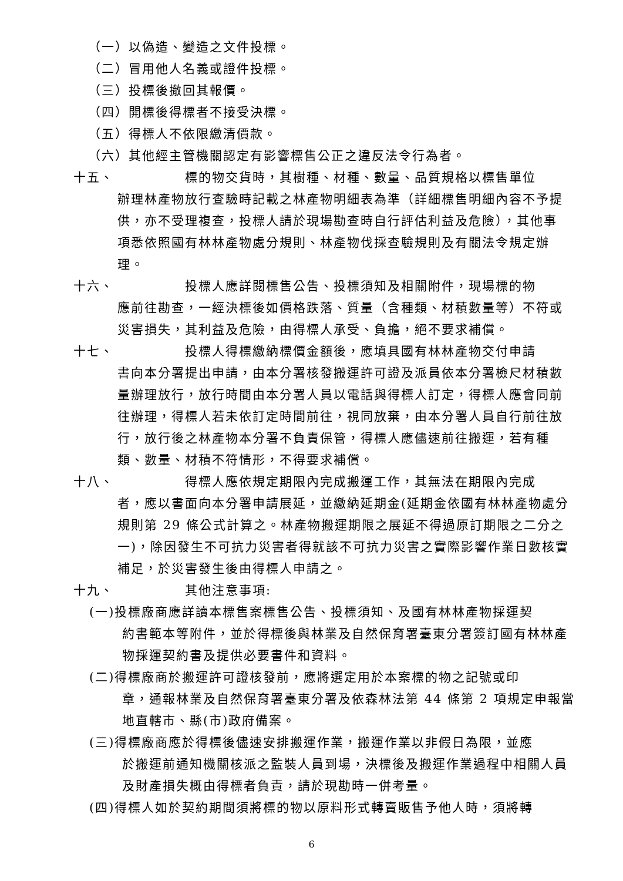（一）以偽造、變造之文件投標。
（二）冒用他人名義或證件投標。
（三）投標後撤回其報價。
（四）開標後得標者不接受決標。
（五）得標人不依限繳清價款。
（六）其他經主管機關認定有影響標售公正之違反法令行為者。
十五、 標的物交貨時，其樹種、材種、數量、品質規格以標售單位
辦理林產物放行查驗時記載之林產物明細表為準（詳細標售明細內容不予提供，亦不受理複查，投標人請於現場勘查時自行評估利益及危險），其他事項悉依照國有林林產物處分規則、林產物伐採查驗規則及有關法令規定辦理。
十六、 投標人應詳閱標售公告、投標須知及相關附件，現場標的物
應前往勘查，一經決標後如價格跌落、質量（含種類、材積數量等）不符或災害損失，其利益及危險，由得標人承受、負擔，絕不要求補償。
十七、 投標人得標繳納標價金額後，應填具國有林林產物交付申請
書向本分署提出申請，由本分署核發搬運許可證及派員依本分署檢尺材積數量辦理放行，放行時間由本分署人員以電話與得標人訂定，得標人應會同前往辦理，得標人若未依訂定時間前往，視同放棄，由本分署人員自行前往放行，放行後之林產物本分署不負責保管，得標人應儘速前往搬運，若有種類、數量、材積不符情形，不得要求補償。
十八、 得標人應依規定期限內完成搬運工作，其無法在期限內完成
者，應以書面向本分署申請展延，並繳納延期金(延期金依國有林林產物處分規則第 29 條公式計算之。林產物搬運期限之展延不得過原訂期限之二分之一)，除因發生不可抗力災害者得就該不可抗力災害之實際影響作業日數核實補足，於災害發生後由得標人申請之。
十九、 其他注意事項:
(一)投標廠商應詳讀本標售案標售公告、投標須知、及國有林林產物採運契
約書範本等附件，並於得標後與林業及自然保育署臺東分署簽訂國有林林產物採運契約書及提供必要書件和資料。
(二)得標廠商於搬運許可證核發前，應將選定用於本案標的物之記號或印
章，通報林業及自然保育署臺東分署及依森林法第 44 條第 2 項規定申報當地直轄市、縣(市)政府備案。
(三)得標廠商應於得標後儘速安排搬運作業，搬運作業以非假日為限，並應
於搬運前通知機關核派之監裝人員到場，決標後及搬運作業過程中相關人員及財產損失概由得標者負責，請於現勘時一併考量。
(四)得標人如於契約期間須將標的物以原料形式轉賣販售予他人時，須將轉
6